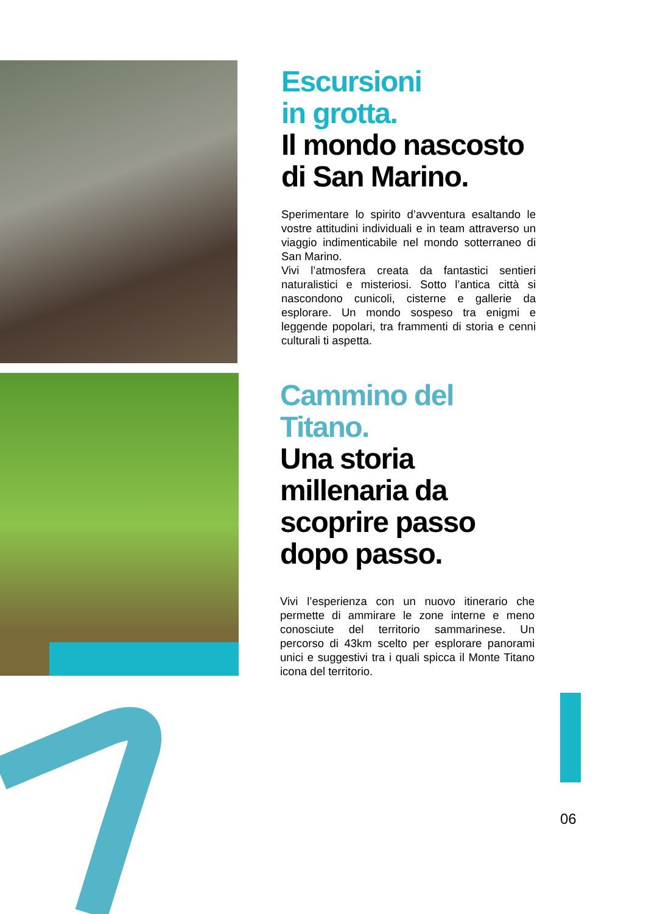Escursioni
in grotta.
Il mondo nascosto
di San Marino.
Sperimentare lo spirito d’avventura esaltando le vostre attitudini individuali e in team attraverso un viaggio indimenticabile nel mondo sotterraneo di San Marino.
Vivi l’atmosfera creata da fantastici sentieri naturalistici e misteriosi. Sotto l’antica città si nascondono cunicoli, cisterne e gallerie da esplorare. Un mondo sospeso tra enigmi e leggende popolari, tra frammenti di storia e cenni culturali ti aspetta.
Cammino del Titano.
Una storia
millenaria da
scoprire passo
dopo passo.
Vivi l’esperienza con un nuovo itinerario che permette di ammirare le zone interne e meno conosciute del territorio sammarinese. Un percorso di 43km scelto per esplorare panorami unici e suggestivi tra i quali spicca il Monte Titano icona del territorio.
06